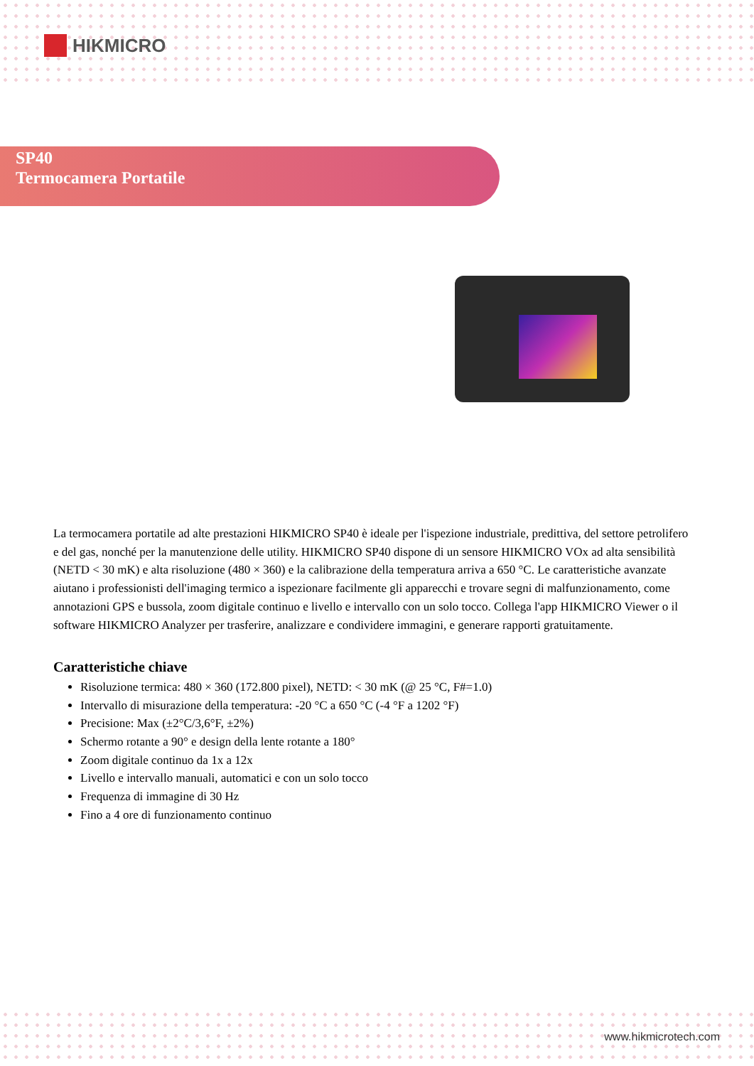HIKMICRO
SP40
Termocamera Portatile
La termocamera portatile ad alte prestazioni HIKMICRO SP40 è ideale per l'ispezione industriale, predittiva, del settore petrolifero e del gas, nonché per la manutenzione delle utility. HIKMICRO SP40 dispone di un sensore HIKMICRO VOx ad alta sensibilità (NETD < 30 mK) e alta risoluzione (480 × 360) e la calibrazione della temperatura arriva a 650 °C. Le caratteristiche avanzate aiutano i professionisti dell'imaging termico a ispezionare facilmente gli apparecchi e trovare segni di malfunzionamento, come annotazioni GPS e bussola, zoom digitale continuo e livello e intervallo con un solo tocco. Collega l'app HIKMICRO Viewer o il software HIKMICRO Analyzer per trasferire, analizzare e condividere immagini, e generare rapporti gratuitamente.
Caratteristiche chiave
Risoluzione termica: 480 × 360 (172.800 pixel), NETD: < 30 mK (@ 25 °C, F#=1.0)
Intervallo di misurazione della temperatura: -20 °C a 650 °C (-4 °F a 1202 °F)
Precisione: Max (±2°C/3,6°F, ±2%)
Schermo rotante a 90° e design della lente rotante a 180°
Zoom digitale continuo da 1x a 12x
Livello e intervallo manuali, automatici e con un solo tocco
Frequenza di immagine di 30 Hz
Fino a 4 ore di funzionamento continuo
www.hikmicrotech.com